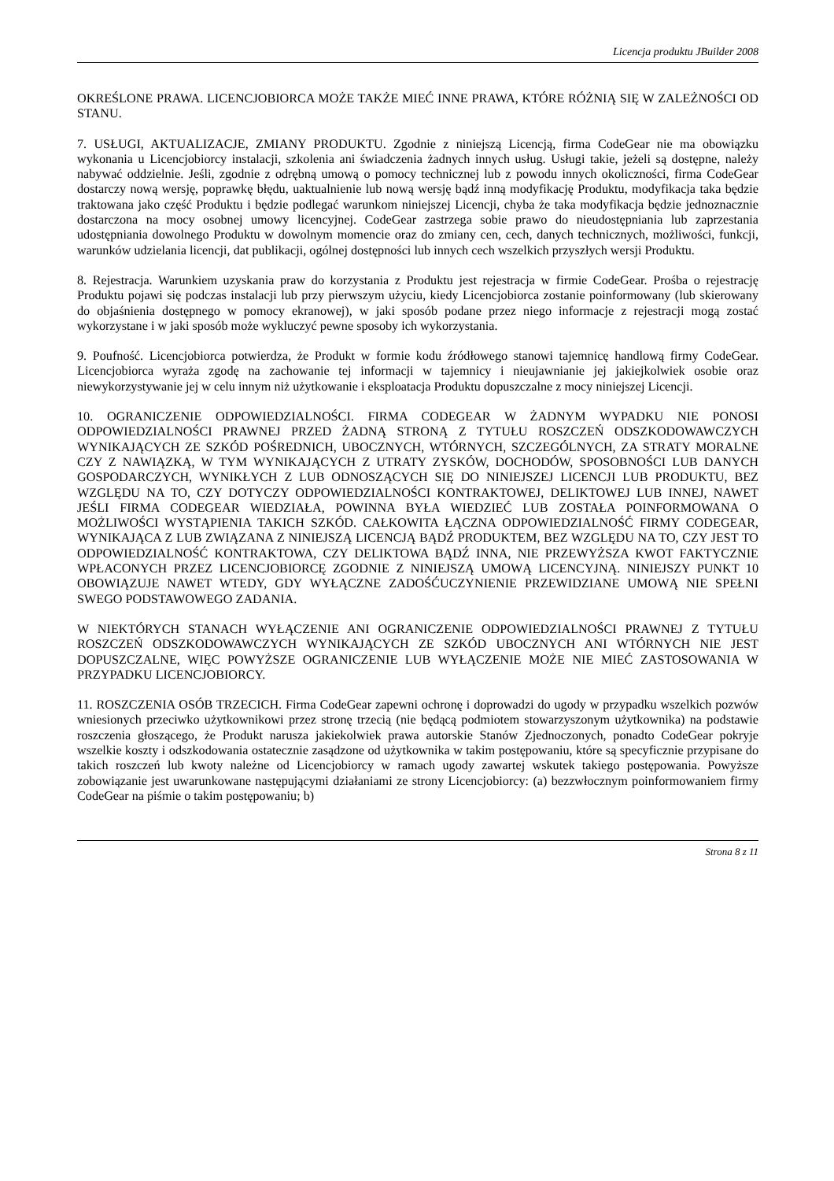Licencja produktu JBuilder 2008
OKREŚLONE PRAWA. LICENCJOBIORCA MOŻE TAKŻE MIEĆ INNE PRAWA, KTÓRE RÓŻNIĄ SIĘ W ZALEŻNOŚCI OD STANU.
7. USŁUGI, AKTUALIZACJE, ZMIANY PRODUKTU. Zgodnie z niniejszą Licencją, firma CodeGear nie ma obowiązku wykonania u Licencjobiorcy instalacji, szkolenia ani świadczenia żadnych innych usług. Usługi takie, jeżeli są dostępne, należy nabywać oddzielnie. Jeśli, zgodnie z odrębną umową o pomocy technicznej lub z powodu innych okoliczności, firma CodeGear dostarczy nową wersję, poprawkę błędu, uaktualnienie lub nową wersję bądź inną modyfikację Produktu, modyfikacja taka będzie traktowana jako część Produktu i będzie podlegać warunkom niniejszej Licencji, chyba że taka modyfikacja będzie jednoznacznie dostarczona na mocy osobnej umowy licencyjnej. CodeGear zastrzega sobie prawo do nieudostępniania lub zaprzestania udostępniania dowolnego Produktu w dowolnym momencie oraz do zmiany cen, cech, danych technicznych, możliwości, funkcji, warunków udzielania licencji, dat publikacji, ogólnej dostępności lub innych cech wszelkich przyszłych wersji Produktu.
8. Rejestracja. Warunkiem uzyskania praw do korzystania z Produktu jest rejestracja w firmie CodeGear. Prośba o rejestrację Produktu pojawi się podczas instalacji lub przy pierwszym użyciu, kiedy Licencjobiorca zostanie poinformowany (lub skierowany do objaśnienia dostępnego w pomocy ekranowej), w jaki sposób podane przez niego informacje z rejestracji mogą zostać wykorzystane i w jaki sposób może wykluczyć pewne sposoby ich wykorzystania.
9. Poufność. Licencjobiorca potwierdza, że Produkt w formie kodu źródłowego stanowi tajemnicę handlową firmy CodeGear. Licencjobiorca wyraża zgodę na zachowanie tej informacji w tajemnicy i nieujawnianie jej jakiejkolwiek osobie oraz niewykorzystywanie jej w celu innym niż użytkowanie i eksploatacja Produktu dopuszczalne z mocy niniejszej Licencji.
10. OGRANICZENIE ODPOWIEDZIALNOŚCI. FIRMA CODEGEAR W ŻADNYM WYPADKU NIE PONOSI ODPOWIEDZIALNOŚCI PRAWNEJ PRZED ŻADNĄ STRONĄ Z TYTUŁU ROSZCZEŃ ODSZKODOWAWCZYCH WYNIKAJĄCYCH ZE SZKÓD POŚREDNICH, UBOCZNYCH, WTÓRNYCH, SZCZEGÓLNYCH, ZA STRATY MORALNE CZY Z NAWIĄZKĄ, W TYM WYNIKAJĄCYCH Z UTRATY ZYSKÓW, DOCHODÓW, SPOSOBNOŚCI LUB DANYCH GOSPODARCZYCH, WYNIKŁYCH Z LUB ODNOSZĄCYCH SIĘ DO NINIEJSZEJ LICENCJI LUB PRODUKTU, BEZ WZGLĘDU NA TO, CZY DOTYCZY ODPOWIEDZIALNOŚCI KONTRAKTOWEJ, DELIKTOWEJ LUB INNEJ, NAWET JEŚLI FIRMA CODEGEAR WIEDZIAŁA, POWINNA BYŁA WIEDZIEĆ LUB ZOSTAŁA POINFORMOWANA O MOŻLIWOŚCI WYSTĄPIENIA TAKICH SZKÓD. CAŁKOWITA ŁĄCZNA ODPOWIEDZIALNOŚĆ FIRMY CODEGEAR, WYNIKAJĄCA Z LUB ZWIĄZANA Z NINIEJSZĄ LICENCJĄ BĄDŹ PRODUKTEM, BEZ WZGLĘDU NA TO, CZY JEST TO ODPOWIEDZIALNOŚĆ KONTRAKTOWA, CZY DELIKTOWA BĄDŹ INNA, NIE PRZEWYŻSZA KWOT FAKTYCZNIE WPŁACONYCH PRZEZ LICENCJOBIORCĘ ZGODNIE Z NINIEJSZĄ UMOWĄ LICENCYJNĄ. NINIEJSZY PUNKT 10 OBOWIĄZUJE NAWET WTEDY, GDY WYŁĄCZNE ZADOŚĆUCZYNIENIE PRZEWIDZIANE UMOWĄ NIE SPEŁNI SWEGO PODSTAWOWEGO ZADANIA.
W NIEKTÓRYCH STANACH WYŁĄCZENIE ANI OGRANICZENIE ODPOWIEDZIALNOŚCI PRAWNEJ Z TYTUŁU ROSZCZEŃ ODSZKODOWAWCZYCH WYNIKAJĄCYCH ZE SZKÓD UBOCZNYCH ANI WTÓRNYCH NIE JEST DOPUSZCZALNE, WIĘC POWYŻSZE OGRANICZENIE LUB WYŁĄCZENIE MOŻE NIE MIEĆ ZASTOSOWANIA W PRZYPADKU LICENCJOBIORCY.
11. ROSZCZENIA OSÓB TRZECICH. Firma CodeGear zapewni ochronę i doprowadzi do ugody w przypadku wszelkich pozwów wniesionych przeciwko użytkownikowi przez stronę trzecią (nie będącą podmiotem stowarzyszonym użytkownika) na podstawie roszczenia głoszącego, że Produkt narusza jakiekolwiek prawa autorskie Stanów Zjednoczonych, ponadto CodeGear pokryje wszelkie koszty i odszkodowania ostatecznie zasądzone od użytkownika w takim postępowaniu, które są specyficznie przypisane do takich roszczeń lub kwoty należne od Licencjobiorcy w ramach ugody zawartej wskutek takiego postępowania. Powyższe zobowiązanie jest uwarunkowane następującymi działaniami ze strony Licencjobiorcy: (a) bezzwłocznym poinformowaniem firmy CodeGear na piśmie o takim postępowaniu; b)
Strona 8 z 11